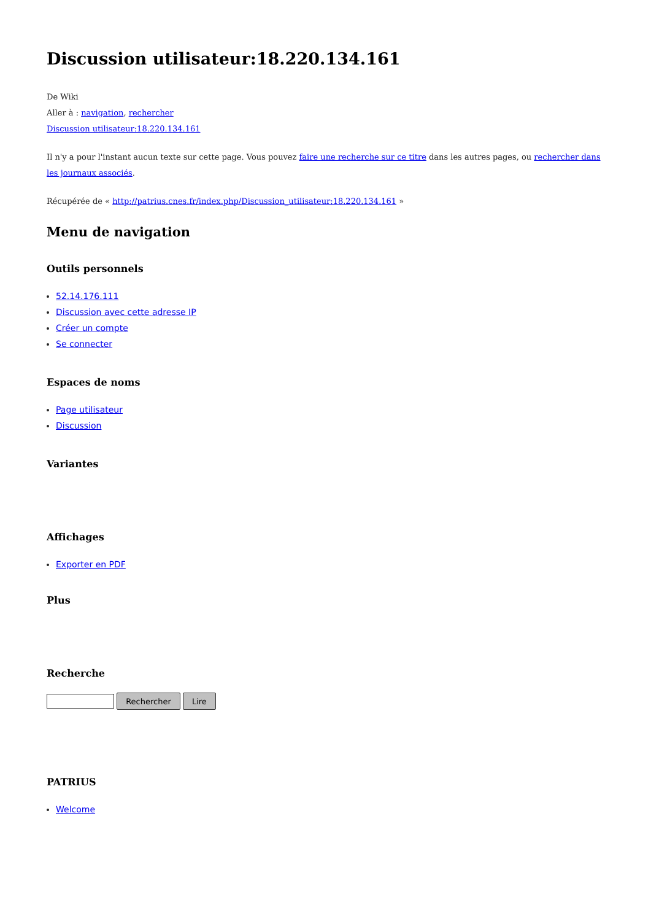Discussion utilisateur:18.220.134.161
De Wiki
Aller à : navigation, rechercher
Discussion utilisateur:18.220.134.161
Il n'y a pour l'instant aucun texte sur cette page. Vous pouvez faire une recherche sur ce titre dans les autres pages, ou rechercher dans les journaux associés.
Récupérée de « http://patrius.cnes.fr/index.php/Discussion_utilisateur:18.220.134.161 »
Menu de navigation
Outils personnels
52.14.176.111
Discussion avec cette adresse IP
Créer un compte
Se connecter
Espaces de noms
Page utilisateur
Discussion
Variantes
Affichages
Exporter en PDF
Plus
Recherche
Rechercher Lire
PATRIUS
Welcome